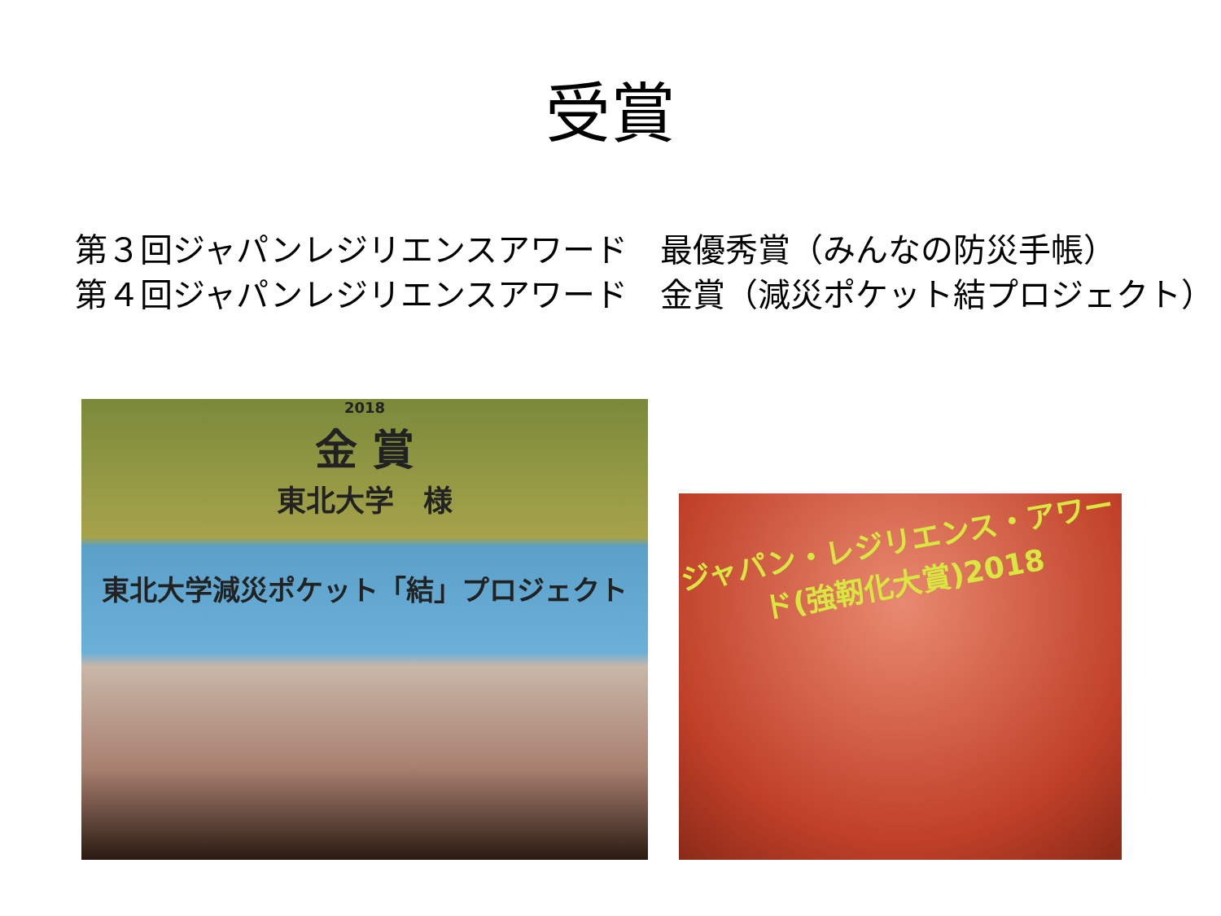受賞
第３回ジャパンレジリエンスアワード　最優秀賞（みんなの防災手帳）
第４回ジャパンレジリエンスアワード　金賞（減災ポケット結プロジェクト）
2018
金 賞
東北大学　様
東北大学減災ポケット「結」プロジェクト
ジャパン・レジリエンス・アワード(強靭化大賞)2018